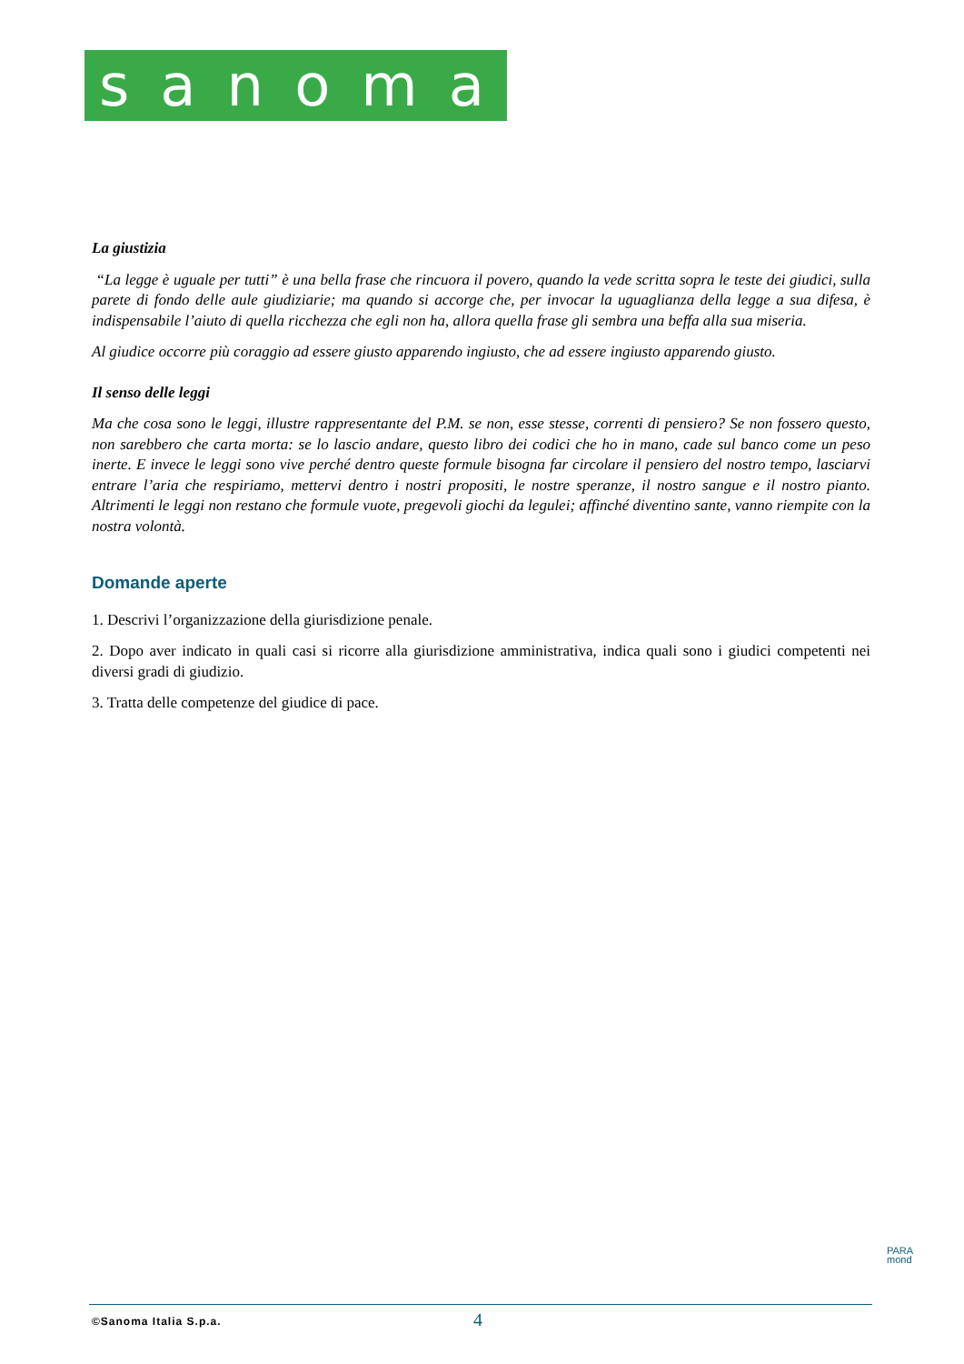sanoma
La giustizia
“La legge è uguale per tutti” è una bella frase che rincuora il povero, quando la vede scritta sopra le teste dei giudici, sulla parete di fondo delle aule giudiziarie; ma quando si accorge che, per invocar la uguaglianza della legge a sua difesa, è indispensabile l’aiuto di quella ricchezza che egli non ha, allora quella frase gli sembra una beffa alla sua miseria.
Al giudice occorre più coraggio ad essere giusto apparendo ingiusto, che ad essere ingiusto apparendo giusto.
Il senso delle leggi
Ma che cosa sono le leggi, illustre rappresentante del P.M. se non, esse stesse, correnti di pensiero? Se non fossero questo, non sarebbero che carta morta: se lo lascio andare, questo libro dei codici che ho in mano, cade sul banco come un peso inerte. E invece le leggi sono vive perché dentro queste formule bisogna far circolare il pensiero del nostro tempo, lasciarvi entrare l’aria che respiriamo, mettervi dentro i nostri propositi, le nostre speranze, il nostro sangue e il nostro pianto. Altrimenti le leggi non restano che formule vuote, pregevoli giochi da legulei; affinché diventino sante, vanno riempite con la nostra volontà.
Domande aperte
1. Descrivi l’organizzazione della giurisdizione penale.
2. Dopo aver indicato in quali casi si ricorre alla giurisdizione amministrativa, indica quali sono i giudici competenti nei diversi gradi di giudizio.
3. Tratta delle competenze del giudice di pace.
PARA
mond
©Sanoma Italia S.p.a.
4